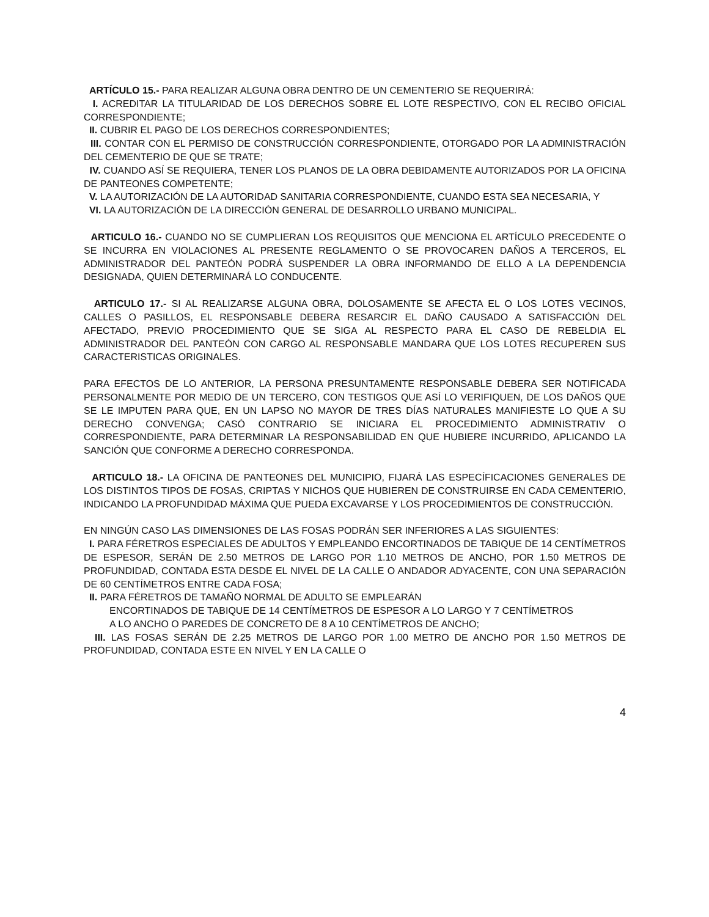ARTÍCULO 15.- PARA REALIZAR ALGUNA OBRA DENTRO DE UN CEMENTERIO SE REQUERIRÁ:
I. ACREDITAR LA TITULARIDAD DE LOS DERECHOS SOBRE EL LOTE RESPECTIVO, CON EL RECIBO OFICIAL CORRESPONDIENTE;
II. CUBRIR EL PAGO DE LOS DERECHOS CORRESPONDIENTES;
III. CONTAR CON EL PERMISO DE CONSTRUCCIÓN CORRESPONDIENTE, OTORGADO POR LA ADMINISTRACIÓN DEL CEMENTERIO DE QUE SE TRATE;
IV. CUANDO ASÍ SE REQUIERA, TENER LOS PLANOS DE LA OBRA DEBIDAMENTE AUTORIZADOS POR LA OFICINA DE PANTEONES COMPETENTE;
V. LA AUTORIZACIÓN DE LA AUTORIDAD SANITARIA CORRESPONDIENTE, CUANDO ESTA SEA NECESARIA, Y
VI. LA AUTORIZACIÓN DE LA DIRECCIÓN GENERAL DE DESARROLLO URBANO MUNICIPAL.
ARTICULO 16.- CUANDO NO SE CUMPLIERAN LOS REQUISITOS QUE MENCIONA EL ARTÍCULO PRECEDENTE O SE INCURRA EN VIOLACIONES AL PRESENTE REGLAMENTO O SE PROVOCAREN DAÑOS A TERCEROS, EL ADMINISTRADOR DEL PANTEÓN PODRÁ SUSPENDER LA OBRA INFORMANDO DE ELLO A LA DEPENDENCIA DESIGNADA, QUIEN DETERMINARÁ LO CONDUCENTE.
ARTICULO 17.- SI AL REALIZARSE ALGUNA OBRA, DOLOSAMENTE SE AFECTA EL O LOS LOTES VECINOS, CALLES O PASILLOS, EL RESPONSABLE DEBERA RESARCIR EL DAÑO CAUSADO A SATISFACCIÓN DEL AFECTADO, PREVIO PROCEDIMIENTO QUE SE SIGA AL RESPECTO PARA EL CASO DE REBELDIA EL ADMINISTRADOR DEL PANTEÓN CON CARGO AL RESPONSABLE MANDARA QUE LOS LOTES RECUPEREN SUS CARACTERISTICAS ORIGINALES.
PARA EFECTOS DE LO ANTERIOR, LA PERSONA PRESUNTAMENTE RESPONSABLE DEBERA SER NOTIFICADA PERSONALMENTE POR MEDIO DE UN TERCERO, CON TESTIGOS QUE ASÍ LO VERIFIQUEN, DE LOS DAÑOS QUE SE LE IMPUTEN PARA QUE, EN UN LAPSO NO MAYOR DE TRES DÍAS NATURALES MANIFIESTE LO QUE A SU DERECHO CONVENGA; CASÓ CONTRARIO SE INICIARA EL PROCEDIMIENTO ADMINISTRATIV O CORRESPONDIENTE, PARA DETERMINAR LA RESPONSABILIDAD EN QUE HUBIERE INCURRIDO, APLICANDO LA SANCIÓN QUE CONFORME A DERECHO CORRESPONDA.
ARTICULO 18.- LA OFICINA DE PANTEONES DEL MUNICIPIO, FIJARÁ LAS ESPECÍFICACIONES GENERALES DE LOS DISTINTOS TIPOS DE FOSAS, CRIPTAS Y NICHOS QUE HUBIEREN DE CONSTRUIRSE EN CADA CEMENTERIO, INDICANDO LA PROFUNDIDAD MÁXIMA QUE PUEDA EXCAVARSE Y LOS PROCEDIMIENTOS DE CONSTRUCCIÓN.
EN NINGÚN CASO LAS DIMENSIONES DE LAS FOSAS PODRÁN SER INFERIORES A LAS SIGUIENTES:
I. PARA FÉRETROS ESPECIALES DE ADULTOS Y EMPLEANDO ENCORTINADOS DE TABIQUE DE 14 CENTÍMETROS DE ESPESOR, SERÁN DE 2.50 METROS DE LARGO POR 1.10 METROS DE ANCHO, POR 1.50 METROS DE PROFUNDIDAD, CONTADA ESTA DESDE EL NIVEL DE LA CALLE O ANDADOR ADYACENTE, CON UNA SEPARACIÓN DE 60 CENTÍMETROS ENTRE CADA FOSA;
II. PARA FÉRETROS DE TAMAÑO NORMAL DE ADULTO SE EMPLEARÁN
ENCORTINADOS DE TABIQUE DE 14 CENTÍMETROS DE ESPESOR A LO LARGO Y 7 CENTÍMETROS A LO ANCHO O PAREDES DE CONCRETO DE 8 A 10 CENTÍMETROS DE ANCHO;
III. LAS FOSAS SERÁN DE 2.25 METROS DE LARGO POR 1.00 METRO DE ANCHO POR 1.50 METROS DE PROFUNDIDAD, CONTADA ESTE EN NIVEL Y EN LA CALLE O
4